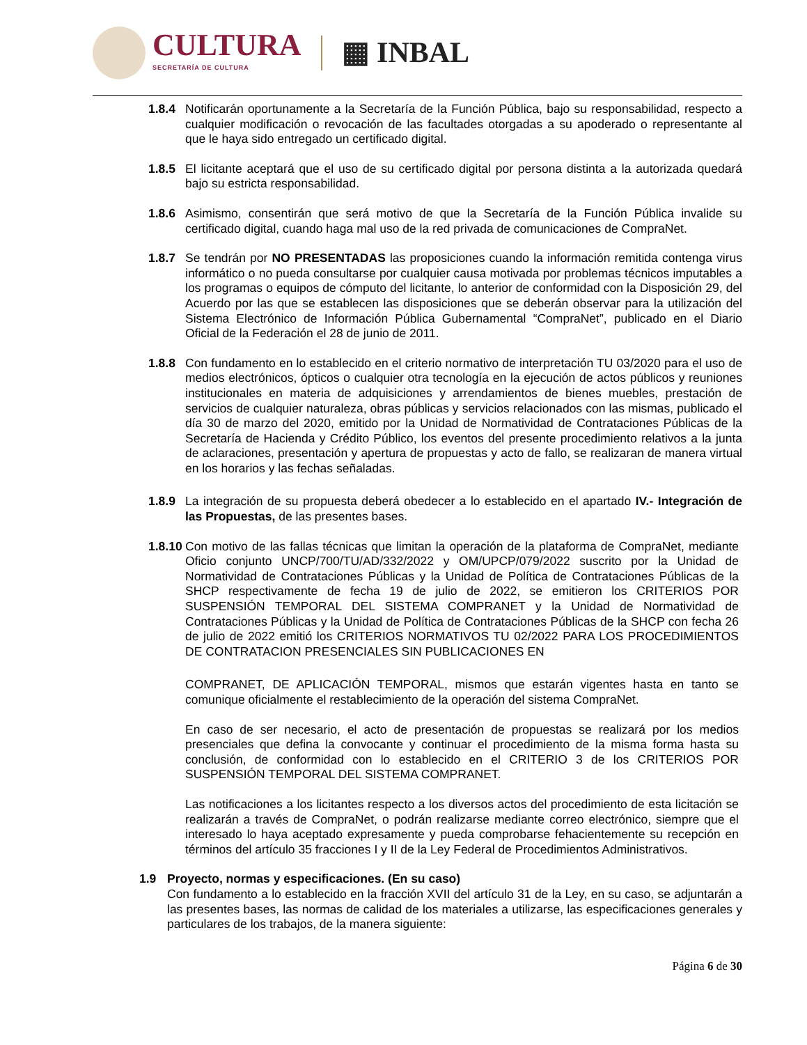CULTURA
SECRETARÍA DE CULTURA
▦ INBAL
1.8.4 Notificarán oportunamente a la Secretaría de la Función Pública, bajo su responsabilidad, respecto a cualquier modificación o revocación de las facultades otorgadas a su apoderado o representante al que le haya sido entregado un certificado digital.
1.8.5 El licitante aceptará que el uso de su certificado digital por persona distinta a la autorizada quedará bajo su estricta responsabilidad.
1.8.6 Asimismo, consentirán que será motivo de que la Secretaría de la Función Pública invalide su certificado digital, cuando haga mal uso de la red privada de comunicaciones de CompraNet.
1.8.7 Se tendrán por NO PRESENTADAS las proposiciones cuando la información remitida contenga virus informático o no pueda consultarse por cualquier causa motivada por problemas técnicos imputables a los programas o equipos de cómputo del licitante, lo anterior de conformidad con la Disposición 29, del Acuerdo por las que se establecen las disposiciones que se deberán observar para la utilización del Sistema Electrónico de Información Pública Gubernamental “CompraNet”, publicado en el Diario Oficial de la Federación el 28 de junio de 2011.
1.8.8 Con fundamento en lo establecido en el criterio normativo de interpretación TU 03/2020 para el uso de medios electrónicos, ópticos o cualquier otra tecnología en la ejecución de actos públicos y reuniones institucionales en materia de adquisiciones y arrendamientos de bienes muebles, prestación de servicios de cualquier naturaleza, obras públicas y servicios relacionados con las mismas, publicado el día 30 de marzo del 2020, emitido por la Unidad de Normatividad de Contrataciones Públicas de la Secretaría de Hacienda y Crédito Público, los eventos del presente procedimiento relativos a la junta de aclaraciones, presentación y apertura de propuestas y acto de fallo, se realizaran de manera virtual en los horarios y las fechas señaladas.
1.8.9 La integración de su propuesta deberá obedecer a lo establecido en el apartado IV.- Integración de las Propuestas, de las presentes bases.
1.8.10
Con motivo de las fallas técnicas que limitan la operación de la plataforma de CompraNet, mediante Oficio conjunto UNCP/700/TU/AD/332/2022 y OM/UPCP/079/2022 suscrito por la Unidad de Normatividad de Contrataciones Públicas y la Unidad de Política de Contrataciones Públicas de la SHCP respectivamente de fecha 19 de julio de 2022, se emitieron los CRITERIOS POR SUSPENSIÓN TEMPORAL DEL SISTEMA COMPRANET y la Unidad de Normatividad de Contrataciones Públicas y la Unidad de Política de Contrataciones Públicas de la SHCP con fecha 26 de julio de 2022 emitió los CRITERIOS NORMATIVOS TU 02/2022 PARA LOS PROCEDIMIENTOS DE CONTRATACION PRESENCIALES SIN PUBLICACIONES EN
COMPRANET, DE APLICACIÓN TEMPORAL, mismos que estarán vigentes hasta en tanto se comunique oficialmente el restablecimiento de la operación del sistema CompraNet.
En caso de ser necesario, el acto de presentación de propuestas se realizará por los medios presenciales que defina la convocante y continuar el procedimiento de la misma forma hasta su conclusión, de conformidad con lo establecido en el CRITERIO 3 de los CRITERIOS POR SUSPENSIÓN TEMPORAL DEL SISTEMA COMPRANET.
Las notificaciones a los licitantes respecto a los diversos actos del procedimiento de esta licitación se realizarán a través de CompraNet, o podrán realizarse mediante correo electrónico, siempre que el interesado lo haya aceptado expresamente y pueda comprobarse fehacientemente su recepción en términos del artículo 35 fracciones I y II de la Ley Federal de Procedimientos Administrativos.
1.9 Proyecto, normas y especificaciones. (En su caso)
Con fundamento a lo establecido en la fracción XVII del artículo 31 de la Ley, en su caso, se adjuntarán a las presentes bases, las normas de calidad de los materiales a utilizarse, las especificaciones generales y particulares de los trabajos, de la manera siguiente:
Página 6 de 30